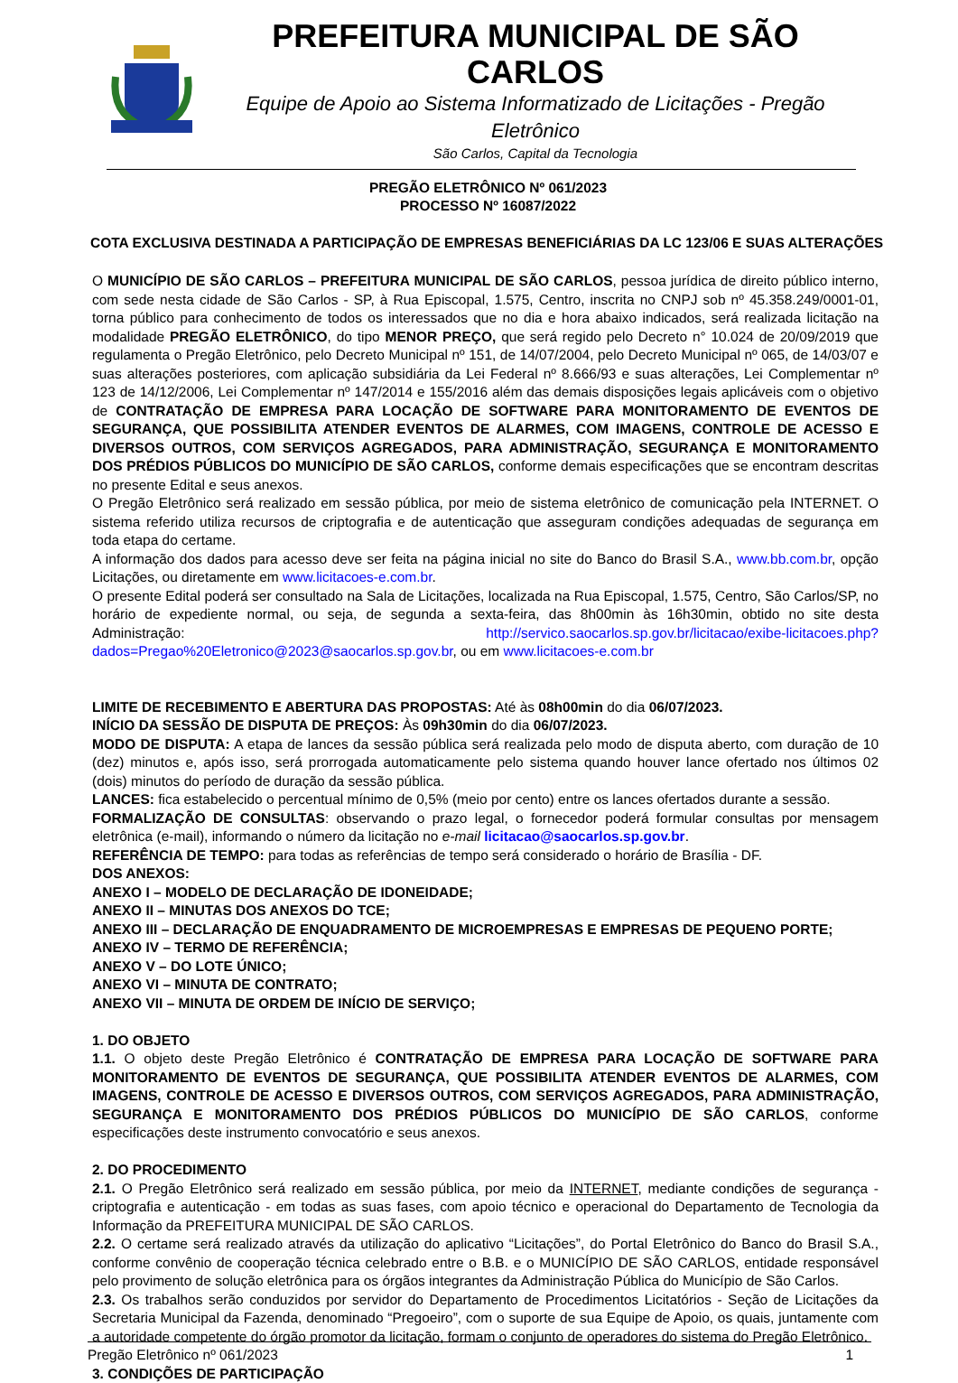PREFEITURA MUNICIPAL DE SÃO CARLOS
Equipe de Apoio ao Sistema Informatizado de Licitações - Pregão Eletrônico
São Carlos, Capital da Tecnologia
PREGÃO ELETRÔNICO Nº 061/2023
PROCESSO Nº 16087/2022
COTA EXCLUSIVA DESTINADA A PARTICIPAÇÃO DE EMPRESAS BENEFICIÁRIAS DA LC 123/06 E SUAS ALTERAÇÕES
O MUNICÍPIO DE SÃO CARLOS – PREFEITURA MUNICIPAL DE SÃO CARLOS, pessoa jurídica de direito público interno, com sede nesta cidade de São Carlos - SP, à Rua Episcopal, 1.575, Centro, inscrita no CNPJ sob nº 45.358.249/0001-01, torna público para conhecimento de todos os interessados que no dia e hora abaixo indicados, será realizada licitação na modalidade PREGÃO ELETRÔNICO, do tipo MENOR PREÇO, que será regido pelo Decreto n° 10.024 de 20/09/2019 que regulamenta o Pregão Eletrônico, pelo Decreto Municipal nº 151, de 14/07/2004, pelo Decreto Municipal nº 065, de 14/03/07 e suas alterações posteriores, com aplicação subsidiária da Lei Federal nº 8.666/93 e suas alterações, Lei Complementar nº 123 de 14/12/2006, Lei Complementar nº 147/2014 e 155/2016 além das demais disposições legais aplicáveis com o objetivo de CONTRATAÇÃO DE EMPRESA PARA LOCAÇÃO DE SOFTWARE PARA MONITORAMENTO DE EVENTOS DE SEGURANÇA, QUE POSSIBILITA ATENDER EVENTOS DE ALARMES, COM IMAGENS, CONTROLE DE ACESSO E DIVERSOS OUTROS, COM SERVIÇOS AGREGADOS, PARA ADMINISTRAÇÃO, SEGURANÇA E MONITORAMENTO DOS PRÉDIOS PÚBLICOS DO MUNICÍPIO DE SÃO CARLOS, conforme demais especificações que se encontram descritas no presente Edital e seus anexos.
O Pregão Eletrônico será realizado em sessão pública, por meio de sistema eletrônico de comunicação pela INTERNET. O sistema referido utiliza recursos de criptografia e de autenticação que asseguram condições adequadas de segurança em toda etapa do certame.
A informação dos dados para acesso deve ser feita na página inicial no site do Banco do Brasil S.A., www.bb.com.br, opção Licitações, ou diretamente em www.licitacoes-e.com.br.
O presente Edital poderá ser consultado na Sala de Licitações, localizada na Rua Episcopal, 1.575, Centro, São Carlos/SP, no horário de expediente normal, ou seja, de segunda a sexta-feira, das 8h00min às 16h30min, obtido no site desta Administração: http://servico.saocarlos.sp.gov.br/licitacao/exibe-licitacoes.php?dados=Pregao%20Eletronico@2023@saocarlos.sp.gov.br, ou em www.licitacoes-e.com.br
LIMITE DE RECEBIMENTO E ABERTURA DAS PROPOSTAS: Até às 08h00min do dia 06/07/2023.
INÍCIO DA SESSÃO DE DISPUTA DE PREÇOS: Às 09h30min do dia 06/07/2023.
MODO DE DISPUTA: A etapa de lances da sessão pública será realizada pelo modo de disputa aberto, com duração de 10 (dez) minutos e, após isso, será prorrogada automaticamente pelo sistema quando houver lance ofertado nos últimos 02 (dois) minutos do período de duração da sessão pública.
LANCES: fica estabelecido o percentual mínimo de 0,5% (meio por cento) entre os lances ofertados durante a sessão.
FORMALIZAÇÃO DE CONSULTAS: observando o prazo legal, o fornecedor poderá formular consultas por mensagem eletrônica (e-mail), informando o número da licitação no e-mail licitacao@saocarlos.sp.gov.br.
REFERÊNCIA DE TEMPO: para todas as referências de tempo será considerado o horário de Brasília - DF.
DOS ANEXOS:
ANEXO I – MODELO DE DECLARAÇÃO DE IDONEIDADE;
ANEXO II – MINUTAS DOS ANEXOS DO TCE;
ANEXO III – DECLARAÇÃO DE ENQUADRAMENTO DE MICROEMPRESAS E EMPRESAS DE PEQUENO PORTE;
ANEXO IV – TERMO DE REFERÊNCIA;
ANEXO V – DO LOTE ÚNICO;
ANEXO VI – MINUTA DE CONTRATO;
ANEXO VII – MINUTA DE ORDEM DE INÍCIO DE SERVIÇO;
1. DO OBJETO
1.1. O objeto deste Pregão Eletrônico é CONTRATAÇÃO DE EMPRESA PARA LOCAÇÃO DE SOFTWARE PARA MONITORAMENTO DE EVENTOS DE SEGURANÇA, QUE POSSIBILITA ATENDER EVENTOS DE ALARMES, COM IMAGENS, CONTROLE DE ACESSO E DIVERSOS OUTROS, COM SERVIÇOS AGREGADOS, PARA ADMINISTRAÇÃO, SEGURANÇA E MONITORAMENTO DOS PRÉDIOS PÚBLICOS DO MUNICÍPIO DE SÃO CARLOS, conforme especificações deste instrumento convocatório e seus anexos.
2. DO PROCEDIMENTO
2.1. O Pregão Eletrônico será realizado em sessão pública, por meio da INTERNET, mediante condições de segurança - criptografia e autenticação - em todas as suas fases, com apoio técnico e operacional do Departamento de Tecnologia da Informação da PREFEITURA MUNICIPAL DE SÃO CARLOS.
2.2. O certame será realizado através da utilização do aplicativo “Licitações”, do Portal Eletrônico do Banco do Brasil S.A., conforme convênio de cooperação técnica celebrado entre o B.B. e o MUNICÍPIO DE SÃO CARLOS, entidade responsável pelo provimento de solução eletrônica para os órgãos integrantes da Administração Pública do Município de São Carlos.
2.3. Os trabalhos serão conduzidos por servidor do Departamento de Procedimentos Licitatórios - Seção de Licitações da Secretaria Municipal da Fazenda, denominado “Pregoeiro”, com o suporte de sua Equipe de Apoio, os quais, juntamente com a autoridade competente do órgão promotor da licitação, formam o conjunto de operadores do sistema do Pregão Eletrônico.
3. CONDIÇÕES DE PARTICIPAÇÃO
Pregão Eletrônico nº 061/2023 1